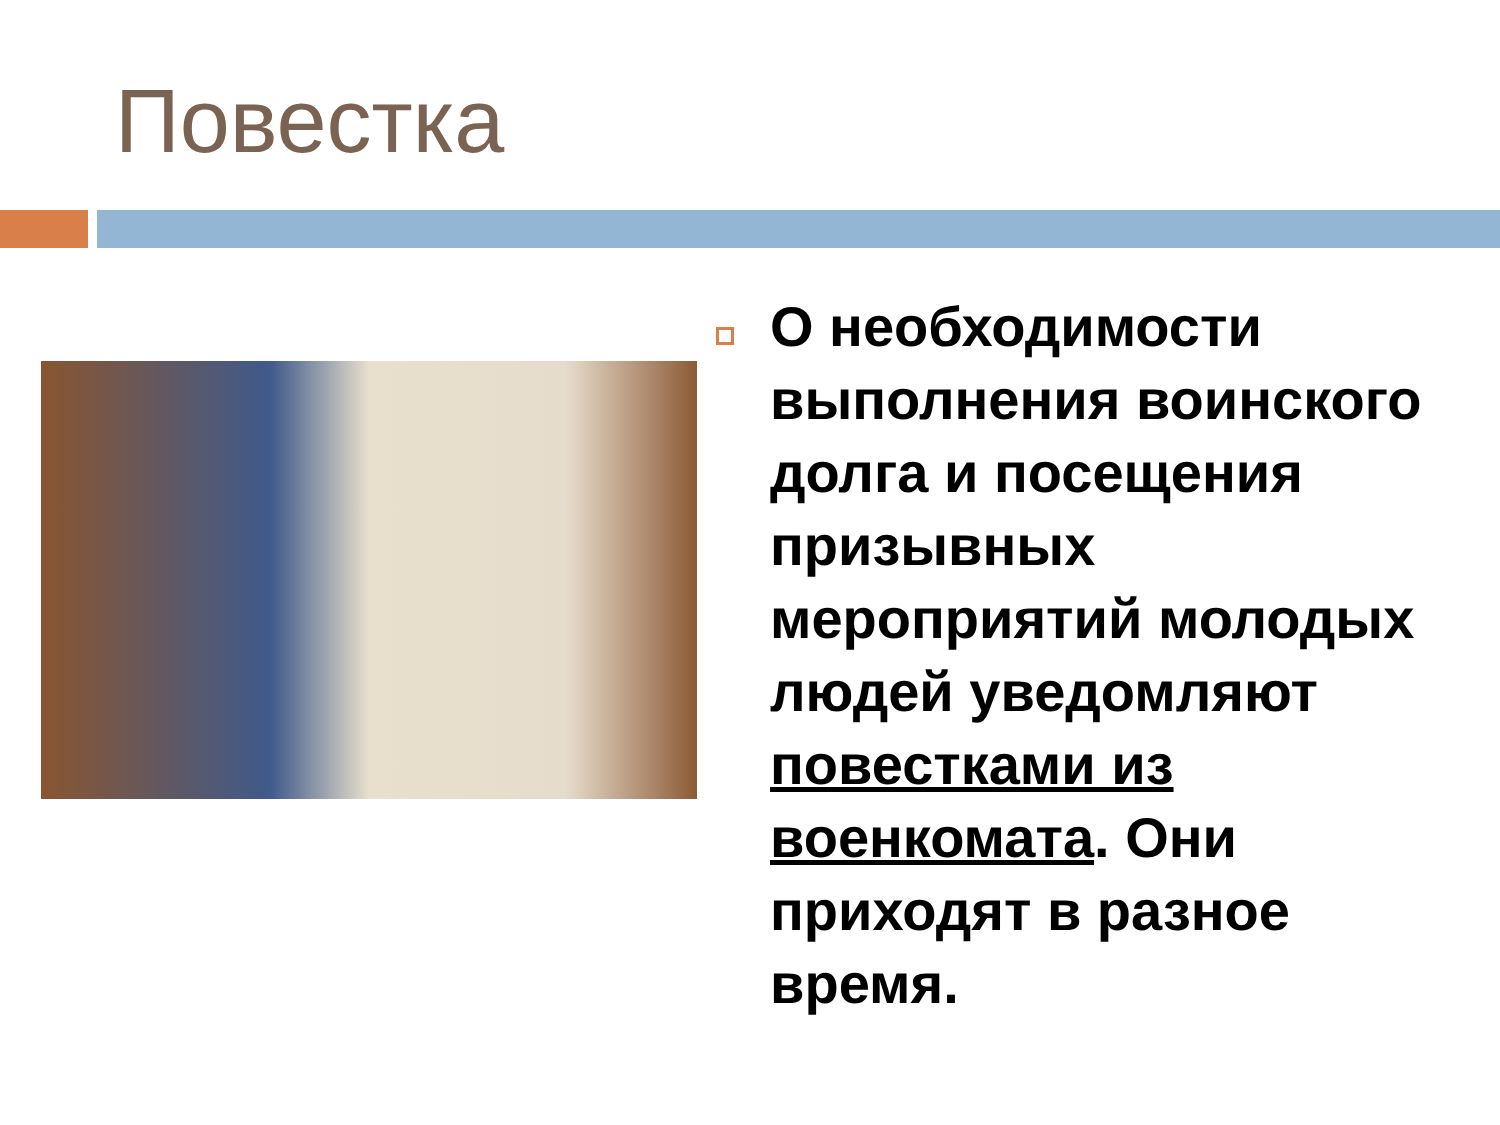Повестка
О необходимости выполнения воинского долга и посещения призывных мероприятий молодых людей уведомляют повестками из военкомата. Они приходят в разное время.